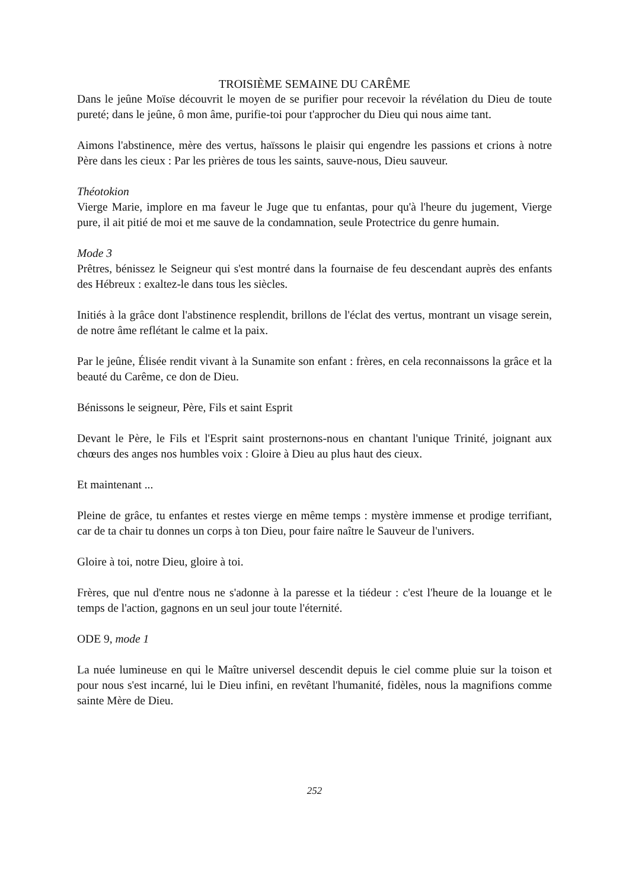TROISIÈME SEMAINE DU CARÊME
Dans le jeûne Moïse découvrit le moyen de se purifier pour recevoir la révélation du Dieu de toute pureté; dans le jeûne, ô mon âme, purifie-toi pour t'approcher du Dieu qui nous aime tant.
Aimons l'abstinence, mère des vertus, haïssons le plaisir qui engendre les passions et crions à notre Père dans les cieux : Par les prières de tous les saints, sauve-nous, Dieu sauveur.
Théotokion
Vierge Marie, implore en ma faveur le Juge que tu enfantas, pour qu'à l'heure du jugement, Vierge pure, il ait pitié de moi et me sauve de la condamnation, seule Protectrice du genre humain.
Mode 3
Prêtres, bénissez le Seigneur qui s'est montré dans la fournaise de feu descendant auprès des enfants des Hébreux : exaltez-le dans tous les siècles.
Initiés à la grâce dont l'abstinence resplendit, brillons de l'éclat des vertus, montrant un visage serein, de notre âme reflétant le calme et la paix.
Par le jeûne, Élisée rendit vivant à la Sunamite son enfant : frères, en cela reconnaissons la grâce et la beauté du Carême, ce don de Dieu.
Bénissons le seigneur, Père, Fils et saint Esprit
Devant le Père, le Fils et l'Esprit saint prosternons-nous en chantant l'unique Trinité, joignant aux chœurs des anges nos humbles voix : Gloire à Dieu au plus haut des cieux.
Et maintenant ...
Pleine de grâce, tu enfantes et restes vierge en même temps : mystère immense et prodige terrifiant, car de ta chair tu donnes un corps à ton Dieu, pour faire naître le Sauveur de l'univers.
Gloire à toi, notre Dieu, gloire à toi.
Frères, que nul d'entre nous ne s'adonne à la paresse et la tiédeur : c'est l'heure de la louange et le temps de l'action, gagnons en un seul jour toute l'éternité.
ODE 9, mode 1
La nuée lumineuse en qui le Maître universel descendit depuis le ciel comme pluie sur la toison et pour nous s'est incarné, lui le Dieu infini, en revêtant l'humanité, fidèles, nous la magnifions comme sainte Mère de Dieu.
252